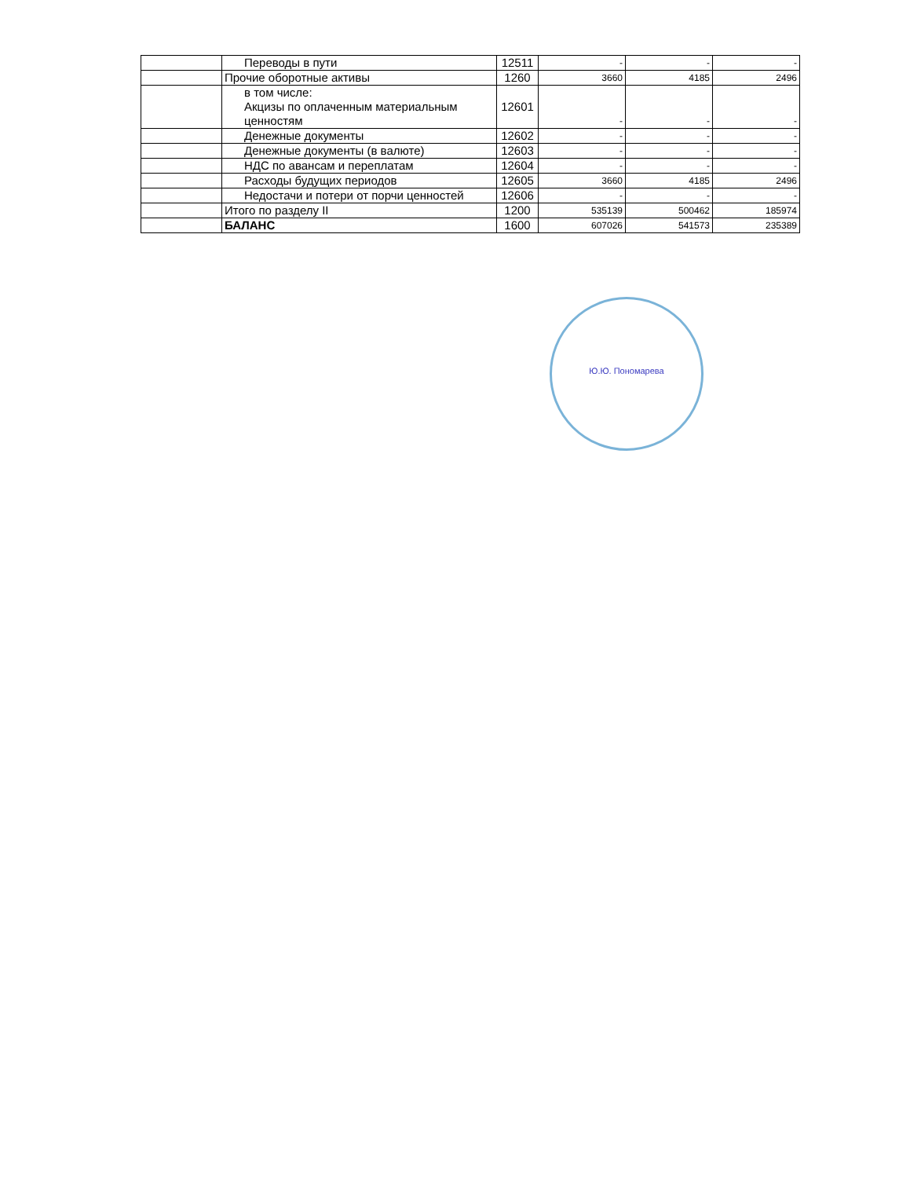| | Переводы в пути | 12511 | - | - | - |
| | Прочие оборотные активы | 1260 | 3660 | 4185 | 2496 |
| | в том числе: Акцизы по оплаченным материальным ценностям | 12601 | - | - | - |
| | Денежные документы | 12602 | - | - | - |
| | Денежные документы (в валюте) | 12603 | - | - | - |
| | НДС по авансам и переплатам | 12604 | - | - | - |
| | Расходы будущих периодов | 12605 | 3660 | 4185 | 2496 |
| | Недостачи и потери от порчи ценностей | 12606 | - | - | - |
| | Итого по разделу II | 1200 | 535139 | 500462 | 185974 |
| | БАЛАНС | 1600 | 607026 | 541573 | 235389 |
Ю.Ю. Пономарева